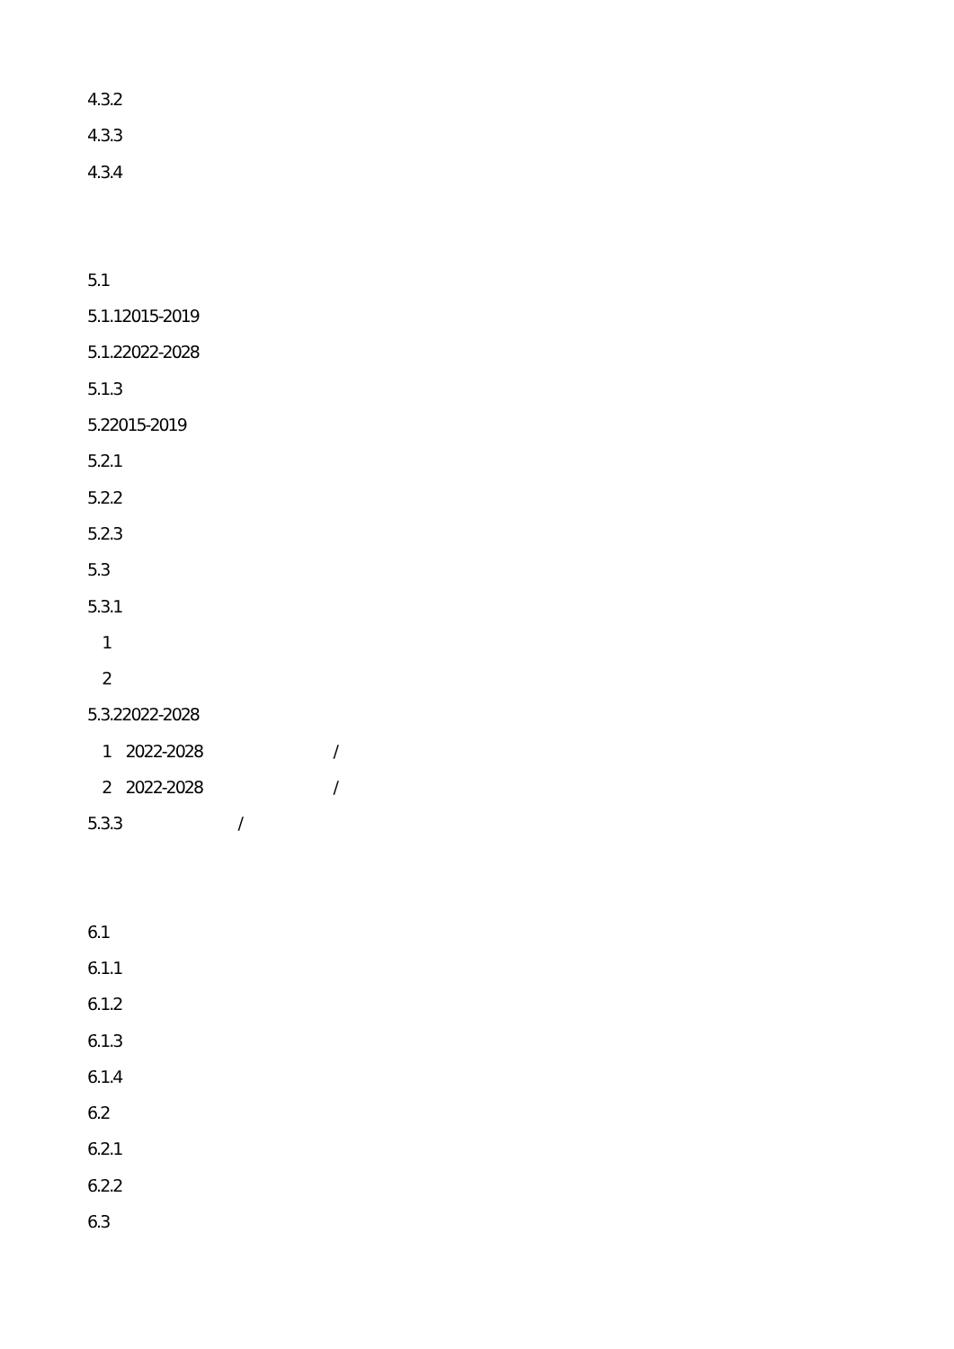4.3.2
4.3.3
4.3.4
5.1
5.1.12015-2019
5.1.22022-2028
5.1.3
5.22015-2019
5.2.1
5.2.2
5.2.3
5.3
5.3.1
1
2
5.3.22022-2028
1 2022-2028 /
2 2022-2028 /
5.3.3 /
6.1
6.1.1
6.1.2
6.1.3
6.1.4
6.2
6.2.1
6.2.2
6.3